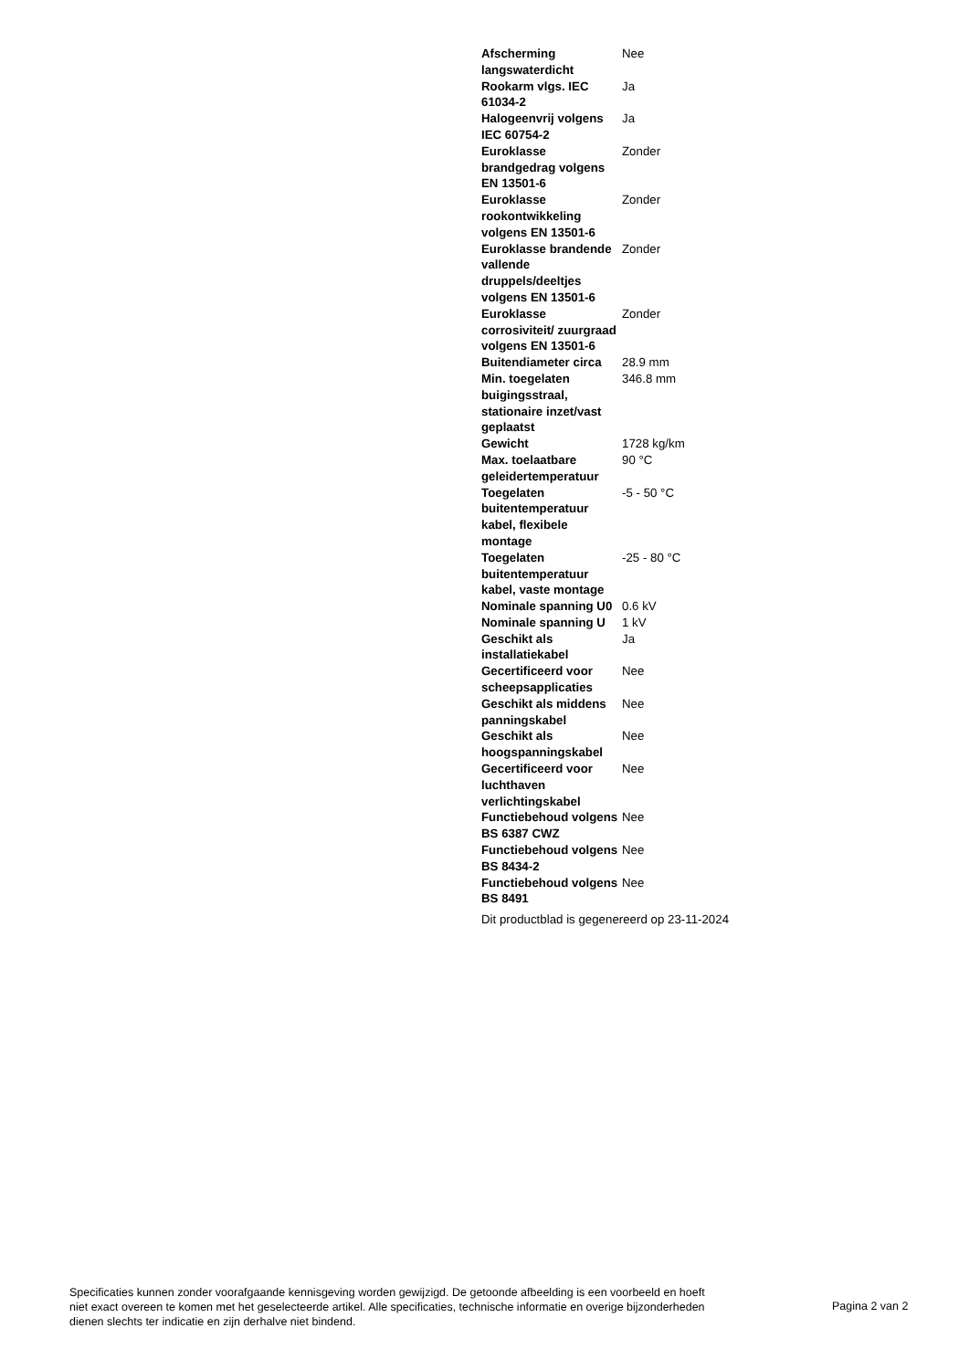| Afscherming langswaterdicht | Nee |
| Rookarm vlgs. IEC 61034-2 | Ja |
| Halogeenvrij volgens IEC 60754-2 | Ja |
| Euroklasse brandgedrag volgens EN 13501-6 | Zonder |
| Euroklasse rookontwikkeling volgens EN 13501-6 | Zonder |
| Euroklasse brandende vallende druppels/deeltjes volgens EN 13501-6 | Zonder |
| Euroklasse corrosiviteit/ zuurgraad volgens EN 13501-6 | Zonder |
| Buitendiameter circa | 28.9 mm |
| Min. toegelaten buigingsstraal, stationaire inzet/vast geplaatst | 346.8 mm |
| Gewicht | 1728 kg/km |
| Max. toelaatbare geleidertemperatuur | 90 °C |
| Toegelaten buitentemperatuur kabel, flexibele montage | -5 - 50 °C |
| Toegelaten buitentemperatuur kabel, vaste montage | -25 - 80 °C |
| Nominale spanning U0 | 0.6 kV |
| Nominale spanning U | 1 kV |
| Geschikt als installatiekabel | Ja |
| Gecertificeerd voor scheepsapplicaties | Nee |
| Geschikt als middens panningskabel | Nee |
| Geschikt als hoogspanningskabel | Nee |
| Gecertificeerd voor luchthaven verlichtingskabel | Nee |
| Functiebehoud volgens BS 6387 CWZ | Nee |
| Functiebehoud volgens BS 8434-2 | Nee |
| Functiebehoud volgens BS 8491 | Nee |
Dit productblad is gegenereerd op 23-11-2024
Specificaties kunnen zonder voorafgaande kennisgeving worden gewijzigd. De getoonde afbeelding is een voorbeeld en hoeft niet exact overeen te komen met het geselecteerde artikel. Alle specificaties, technische informatie en overige bijzonderheden dienen slechts ter indicatie en zijn derhalve niet bindend.
Pagina 2 van 2